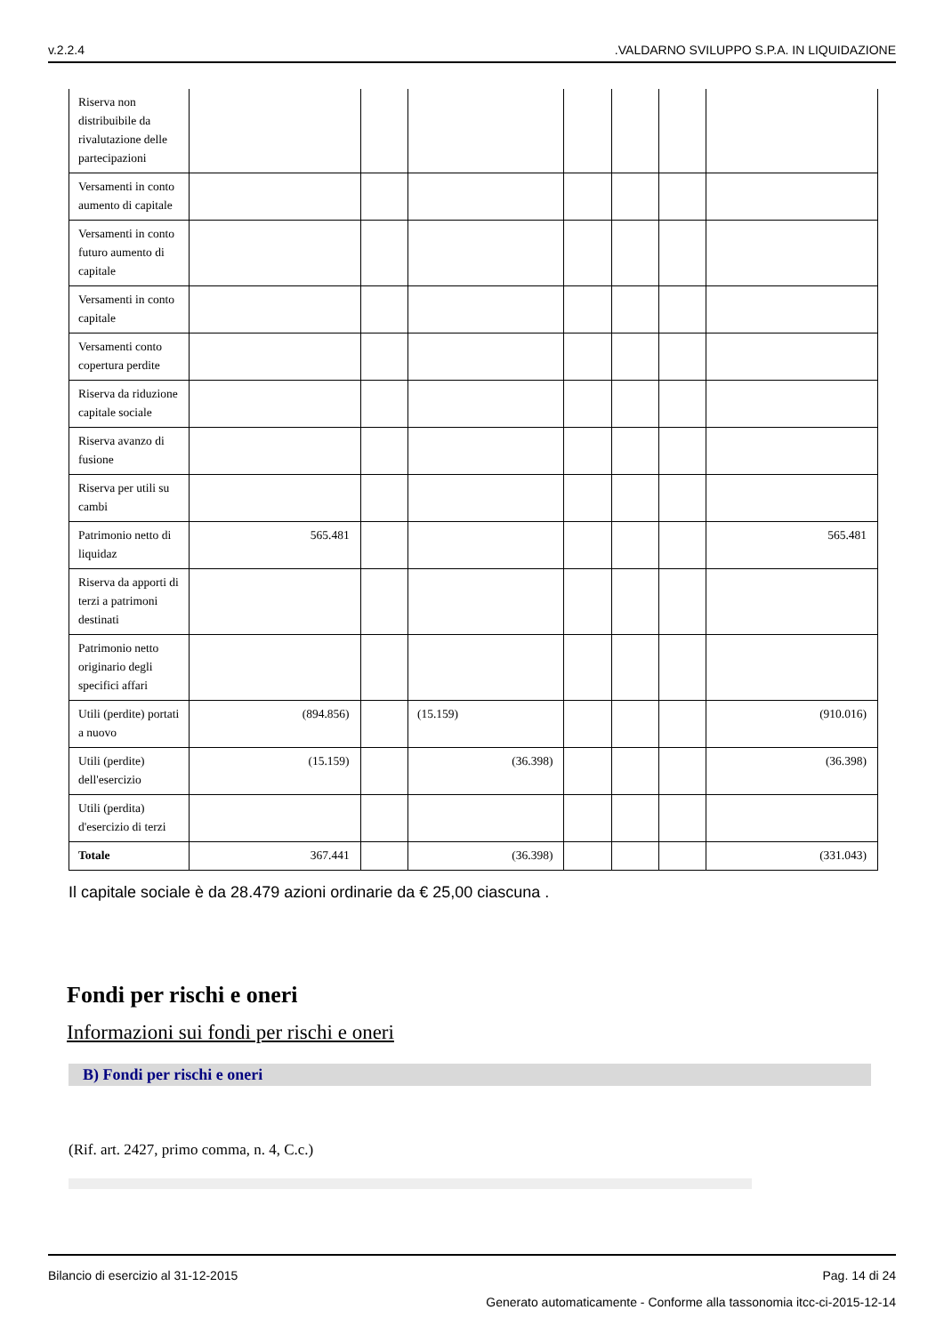v.2.2.4.VALDARNO SVILUPPO S.P.A. IN LIQUIDAZIONE
| Riserva non distribuibile da rivalutazione delle partecipazioni | | | | | | | |
| Versamenti in conto aumento di capitale | | | | | | | |
| Versamenti in conto futuro aumento di capitale | | | | | | | |
| Versamenti in conto capitale | | | | | | | |
| Versamenti conto copertura perdite | | | | | | | |
| Riserva da riduzione capitale sociale | | | | | | | |
| Riserva avanzo di fusione | | | | | | | |
| Riserva per utili su cambi | | | | | | | |
| Patrimonio netto di liquidaz | 565.481 | | | | | | 565.481 |
| Riserva da apporti di terzi a patrimoni destinati | | | | | | | |
| Patrimonio netto originario degli specifici affari | | | | | | | |
| Utili (perdite) portati a nuovo | (894.856) | | (15.159) | | | | (910.016) |
| Utili (perdite) dell'esercizio | (15.159) | | (36.398) | | | | (36.398) |
| Utili (perdita) d'esercizio di terzi | | | | | | | |
| Totale | 367.441 | | (36.398) | | | | (331.043) |
Il capitale sociale è da 28.479 azioni ordinarie da € 25,00 ciascuna .
Fondi per rischi e oneri
Informazioni sui fondi per rischi e oneri
B) Fondi per rischi e oneri
(Rif. art. 2427, primo comma, n. 4, C.c.)
Bilancio di esercizio al 31-12-2015 Pag. 14 di 24
Generato automaticamente - Conforme alla tassonomia itcc-ci-2015-12-14